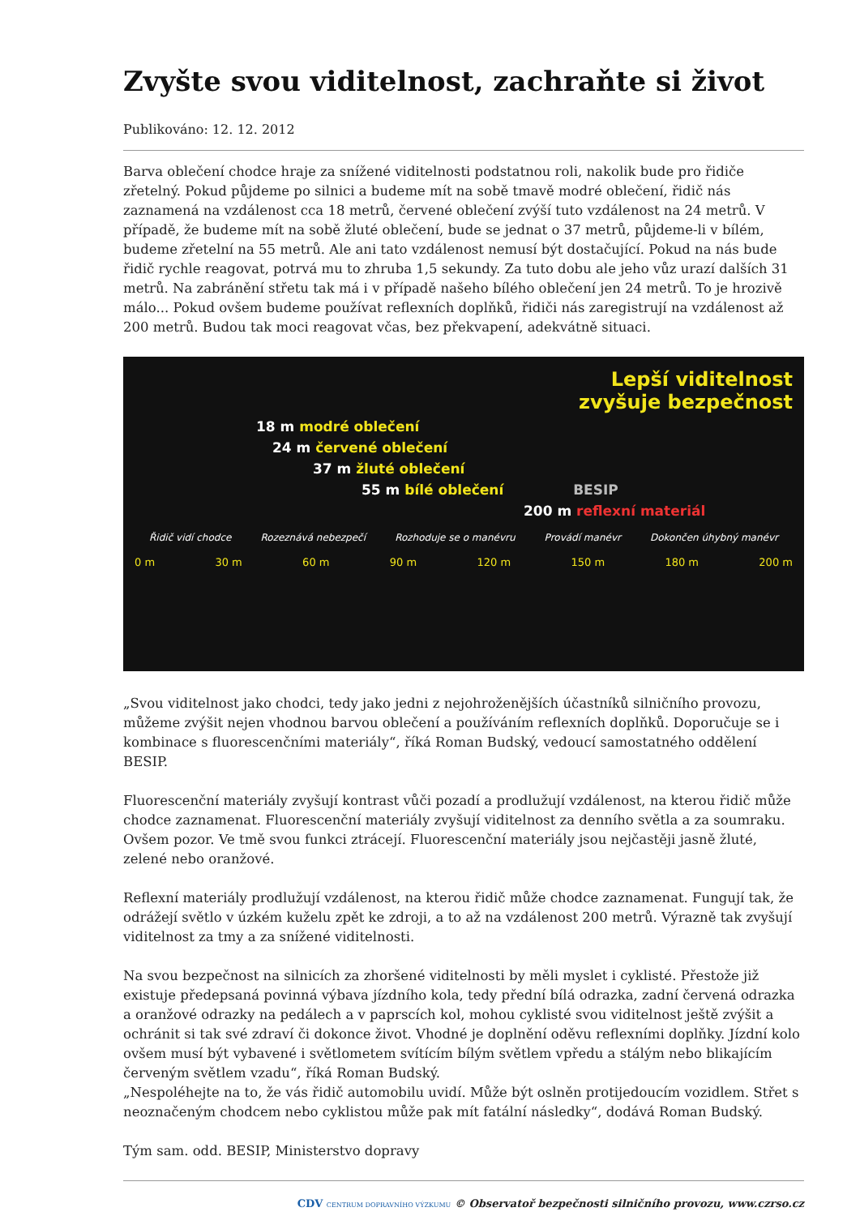Zvyšte svou viditelnost, zachraňte si život
Publikováno: 12. 12. 2012
Barva oblečení chodce hraje za snížené viditelnosti podstatnou roli, nakolik bude pro řidiče zřetelný. Pokud půjdeme po silnici a budeme mít na sobě tmavě modré oblečení, řidič nás zaznamená na vzdálenost cca 18 metrů, červené oblečení zvýší tuto vzdálenost na 24 metrů. V případě, že budeme mít na sobě žluté oblečení, bude se jednat o 37 metrů, půjdeme-li v bílém, budeme zřetelní na 55 metrů. Ale ani tato vzdálenost nemusí být dostačující. Pokud na nás bude řidič rychle reagovat, potrvá mu to zhruba 1,5 sekundy. Za tuto dobu ale jeho vůz urazí dalších 31 metrů. Na zabránění střetu tak má i v případě našeho bílého oblečení jen 24 metrů. To je hrozivě málo... Pokud ovšem budeme používat reflexních doplňků, řidiči nás zaregistrují na vzdálenost až 200 metrů. Budou tak moci reagovat včas, bez překvapení, adekvátně situaci.
Lepší viditelnost
zvyšuje bezpečnost
18 m modré oblečení
24 m červené oblečení
37 m žluté oblečení
55 m bílé oblečení BESIP
200 m reflexní materiál
Řidič vidí chodce Rozeznává nebezpečí Rozhoduje se o manévru Provádí manévr Dokončen úhybný manévr
0 m 30 m 60 m 90 m 120 m 150 m 180 m 200 m
„Svou viditelnost jako chodci, tedy jako jedni z nejohroženějších účastníků silničního provozu, můžeme zvýšit nejen vhodnou barvou oblečení a používáním reflexních doplňků. Doporučuje se i kombinace s fluorescenčními materiály“, říká Roman Budský, vedoucí samostatného oddělení BESIP.
Fluorescenční materiály zvyšují kontrast vůči pozadí a prodlužují vzdálenost, na kterou řidič může chodce zaznamenat. Fluorescenční materiály zvyšují viditelnost za denního světla a za soumraku. Ovšem pozor. Ve tmě svou funkci ztrácejí. Fluorescenční materiály jsou nejčastěji jasně žluté, zelené nebo oranžové.
Reflexní materiály prodlužují vzdálenost, na kterou řidič může chodce zaznamenat. Fungují tak, že odrážejí světlo v úzkém kuželu zpět ke zdroji, a to až na vzdálenost 200 metrů. Výrazně tak zvyšují viditelnost za tmy a za snížené viditelnosti.
Na svou bezpečnost na silnicích za zhoršené viditelnosti by měli myslet i cyklisté. Přestože již existuje předepsaná povinná výbava jízdního kola, tedy přední bílá odrazka, zadní červená odrazka a oranžové odrazky na pedálech a v paprscích kol, mohou cyklisté svou viditelnost ještě zvýšit a ochránit si tak své zdraví či dokonce život. Vhodné je doplnění oděvu reflexními doplňky. Jízdní kolo ovšem musí být vybavené i světlometem svítícím bílým světlem vpředu a stálým nebo blikajícím červeným světlem vzadu“, říká Roman Budský.
„Nespoléhejte na to, že vás řidič automobilu uvidí. Může být oslněn protijedoucím vozidlem. Střet s neoznačeným chodcem nebo cyklistou může pak mít fatální následky“, dodává Roman Budský.
Tým sam. odd. BESIP, Ministerstvo dopravy
CDV CENTRUM DOPRAVNÍHO VÝZKUMU © Observatoř bezpečnosti silničního provozu, www.czrso.cz